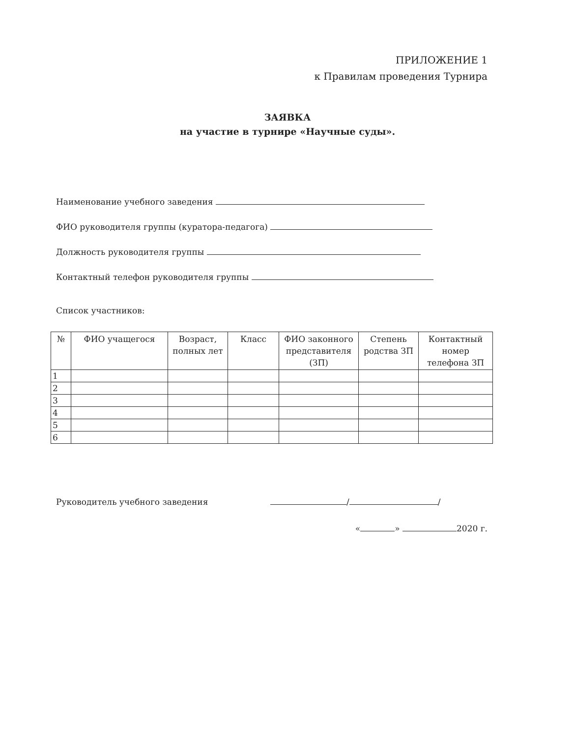ПРИЛОЖЕНИЕ 1
к Правилам проведения Турнира
ЗАЯВКА
на участие в турнире «Научные суды».
Наименование учебного заведения
ФИО руководителя группы (куратора-педагога)
Должность руководителя группы
Контактный телефон руководителя группы
Список участников:
| № | ФИО учащегося | Возраст, полных лет | Класс | ФИО законного представителя (ЗП) | Степень родства ЗП | Контактный номер телефона ЗП |
| --- | --- | --- | --- | --- | --- | --- |
| 1 | | | | | | |
| 2 | | | | | | |
| 3 | | | | | | |
| 4 | | | | | | |
| 5 | | | | | | |
| 6 | | | | | | |
Руководитель учебного заведения
/ /
« » 2020 г.